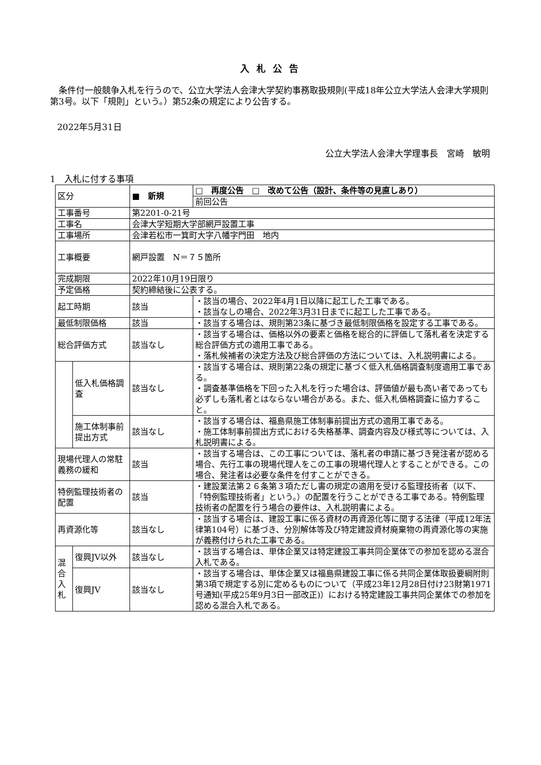入札公告
　条件付一般競争入札を行うので、公立大学法人会津大学契約事務取扱規則(平成18年公立大学法人会津大学規則第3号。以下「規則」という。）第52条の規定により公告する。
2022年5月31日
公立大学法人会津大学理事長　宮崎　敏明
1　入札に付する事項
| 区分 | | ■ 新規 | □ 再度公告 □ 改めて公告（設計、条件等の見直しあり） |
| | | | 前回公告 |
| 工事番号 | | 第2201-0-21号 | |
| 工事名 | | 会津大学短期大学部網戸設置工事 | |
| 工事場所 | | 会津若松市一箕町大字八幡字門田 地内 | |
| 工事概要 | | 網戸設置 N＝７５箇所 | |
| 完成期限 | | 2022年10月19日限り | |
| 予定価格 | | 契約締結後に公表する。 | |
| 起工時期 | | 該当 | ・該当の場合、2022年4月1日以降に起工した工事である。 ・該当なしの場合、2022年3月31日までに起工した工事である。 |
| 最低制限価格 | | 該当 | ・該当する場合は、規則第23条に基づき最低制限価格を設定する工事である。 |
| 総合評価方式 | | 該当なし | ・該当する場合は、価格以外の要素と価格を総合的に評価して落札者を決定する総合評価方式の適用工事である。 ・落札候補者の決定方法及び総合評価の方法については、入札説明書による。 |
| | 低入札価格調査 | 該当なし | ・該当する場合は、規則第22条の規定に基づく低入札価格調査制度適用工事である。 ・調査基準価格を下回った入札を行った場合は、評価値が最も高い者であっても必ずしも落札者とはならない場合がある。また、低入札価格調査に協力すること。 |
| | 施工体制事前提出方式 | 該当なし | ・該当する場合は、福島県施工体制事前提出方式の適用工事である。 ・施工体制事前提出方式における失格基準、調査内容及び様式等については、入札説明書による。 |
| 現場代理人の常駐義務の緩和 | | 該当 | ・該当する場合は、この工事については、落札者の申請に基づき発注者が認める場合、先行工事の現場代理人をこの工事の現場代理人とすることができる。この場合、発注者は必要な条件を付すことができる。 |
| 特例監理技術者の配置 | | 該当 | ・建設業法第２６条第３項ただし書の規定の適用を受ける監理技術者（以下、「特例監理技術者」という。）の配置を行うことができる工事である。特例監理技術者の配置を行う場合の要件は、入札説明書による。 |
| 再資源化等 | | 該当なし | ・該当する場合は、建設工事に係る資材の再資源化等に関する法律（平成12年法律第104号）に基づき、分別解体等及び特定建設資材廃棄物の再資源化等の実施が義務付けられた工事である。 |
| 混 合 入 札 | 復興JV以外 | 該当なし | ・該当する場合は、単体企業又は特定建設工事共同企業体での参加を認める混合入札である。 |
| | 復興JV | 該当なし | ・該当する場合は、単体企業又は福島県建設工事に係る共同企業体取扱要綱附則第3項で規定する別に定めるものについて（平成23年12月28日付け23財第1971号通知(平成25年9月3日一部改正)）における特定建設工事共同企業体での参加を認める混合入札である。 |